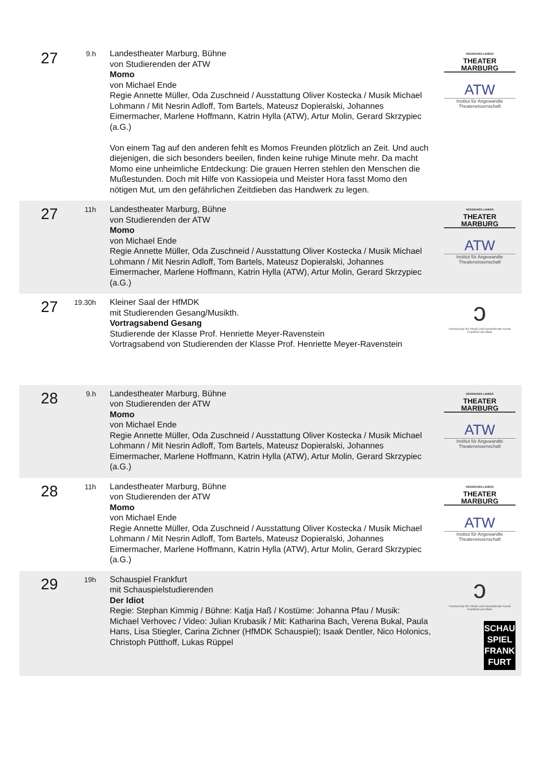27
9.h
Landestheater Marburg, Bühne
von Studierenden der ATW
Momo
von Michael Ende
Regie Annette Müller, Oda Zuschneid / Ausstattung Oliver Kostecka / Musik Michael Lohmann / Mit Nesrin Adloff, Tom Bartels, Mateusz Dopieralski, Johannes Eimermacher, Marlene Hoffmann, Katrin Hylla (ATW), Artur Molin, Gerard Skrzypiec (a.G.)
Von einem Tag auf den anderen fehlt es Momos Freunden plötzlich an Zeit. Und auch diejenigen, die sich besonders beeilen, finden keine ruhige Minute mehr. Da macht Momo eine unheimliche Entdeckung: Die grauen Herren stehlen den Menschen die Mußestunden. Doch mit Hilfe von Kassiopeia und Meister Hora fasst Momo den nötigen Mut, um den gefährlichen Zeitdieben das Handwerk zu legen.
HESSISCHES LANDES
THEATER MARBURG
ATW
Institut für Angewandte Theaterwissenschaft
27
11h
Landestheater Marburg, Bühne
von Studierenden der ATW
Momo
von Michael Ende
Regie Annette Müller, Oda Zuschneid / Ausstattung Oliver Kostecka / Musik Michael Lohmann / Mit Nesrin Adloff, Tom Bartels, Mateusz Dopieralski, Johannes Eimermacher, Marlene Hoffmann, Katrin Hylla (ATW), Artur Molin, Gerard Skrzypiec (a.G.)
HESSISCHES LANDES
THEATER MARBURG
ATW
Institut für Angewandte Theaterwissenschaft
27
19.30h
Kleiner Saal der HfMDK
mit Studierenden Gesang/Musikth.
Vortragsabend Gesang
Studierende der Klasse Prof. Henriette Meyer-Ravenstein
Vortragsabend von Studierenden der Klasse Prof. Henriette Meyer-Ravenstein
ↄ
Hochschule für Musik und Darstellende Kunst Frankfurt am Main
28
9.h
Landestheater Marburg, Bühne
von Studierenden der ATW
Momo
von Michael Ende
Regie Annette Müller, Oda Zuschneid / Ausstattung Oliver Kostecka / Musik Michael Lohmann / Mit Nesrin Adloff, Tom Bartels, Mateusz Dopieralski, Johannes Eimermacher, Marlene Hoffmann, Katrin Hylla (ATW), Artur Molin, Gerard Skrzypiec (a.G.)
HESSISCHES LANDES
THEATER MARBURG
ATW
Institut für Angewandte Theaterwissenschaft
28
11h
Landestheater Marburg, Bühne
von Studierenden der ATW
Momo
von Michael Ende
Regie Annette Müller, Oda Zuschneid / Ausstattung Oliver Kostecka / Musik Michael Lohmann / Mit Nesrin Adloff, Tom Bartels, Mateusz Dopieralski, Johannes Eimermacher, Marlene Hoffmann, Katrin Hylla (ATW), Artur Molin, Gerard Skrzypiec (a.G.)
HESSISCHES LANDES
THEATER MARBURG
ATW
Institut für Angewandte Theaterwissenschaft
29
19h
Schauspiel Frankfurt
mit Schauspielstudierenden
Der Idiot
Regie: Stephan Kimmig / Bühne: Katja Haß / Kostüme: Johanna Pfau / Musik: Michael Verhovec / Video: Julian Krubasik / Mit: Katharina Bach, Verena Bukal, Paula Hans, Lisa Stiegler, Carina Zichner (HfMDK Schauspiel); Isaak Dentler, Nico Holonics, Christoph Pütthoff, Lukas Rüppel
ↄ
Hochschule für Musik und Darstellende Kunst Frankfurt am Main
SCHAU
SPIEL
FRANK
FURT